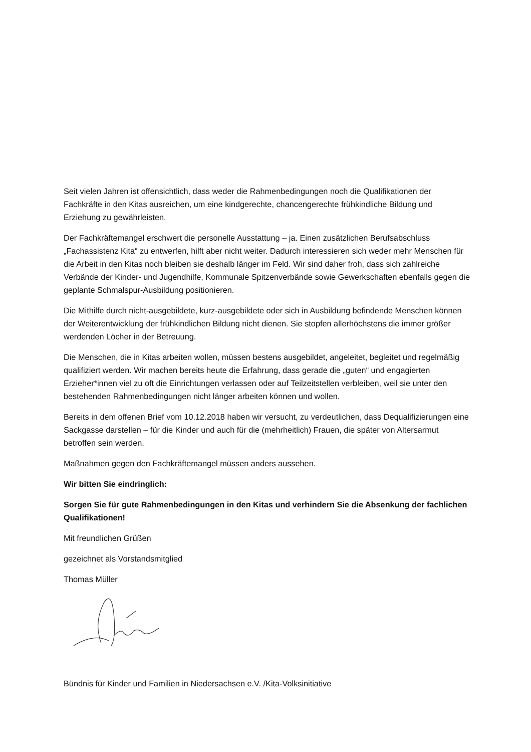Seit vielen Jahren ist offensichtlich, dass weder die Rahmenbedingungen noch die Qualifikationen der Fachkräfte in den Kitas ausreichen, um eine kindgerechte, chancengerechte frühkindliche Bildung und Erziehung zu gewährleisten.
Der Fachkräftemangel erschwert die personelle Ausstattung – ja. Einen zusätzlichen Berufsabschluss „Fachassistenz Kita“ zu entwerfen, hilft aber nicht weiter. Dadurch interessieren sich weder mehr Menschen für die Arbeit in den Kitas noch bleiben sie deshalb länger im Feld. Wir sind daher froh, dass sich zahlreiche Verbände der Kinder- und Jugendhilfe, Kommunale Spitzenverbände sowie Gewerkschaften ebenfalls gegen die geplante Schmalspur-Ausbildung positionieren.
Die Mithilfe durch nicht-ausgebildete, kurz-ausgebildete oder sich in Ausbildung befindende Menschen können der Weiterentwicklung der frühkindlichen Bildung nicht dienen. Sie stopfen allerhöchstens die immer größer werdenden Löcher in der Betreuung.
Die Menschen, die in Kitas arbeiten wollen, müssen bestens ausgebildet, angeleitet, begleitet und regelmäßig qualifiziert werden. Wir machen bereits heute die Erfahrung, dass gerade die „guten“ und engagierten Erzieher*innen viel zu oft die Einrichtungen verlassen oder auf Teilzeitstellen verbleiben, weil sie unter den bestehenden Rahmenbedingungen nicht länger arbeiten können und wollen.
Bereits in dem offenen Brief vom 10.12.2018 haben wir versucht, zu verdeutlichen, dass Dequalifizierungen eine Sackgasse darstellen – für die Kinder und auch für die (mehrheitlich) Frauen, die später von Altersarmut betroffen sein werden.
Maßnahmen gegen den Fachkräftemangel müssen anders aussehen.
Wir bitten Sie eindringlich:
Sorgen Sie für gute Rahmenbedingungen in den Kitas und verhindern Sie die Absenkung der fachlichen Qualifikationen!
Mit freundlichen Grüßen
gezeichnet als Vorstandsmitglied
Thomas Müller
Bündnis für Kinder und Familien in Niedersachsen e.V. /Kita-Volksinitiative